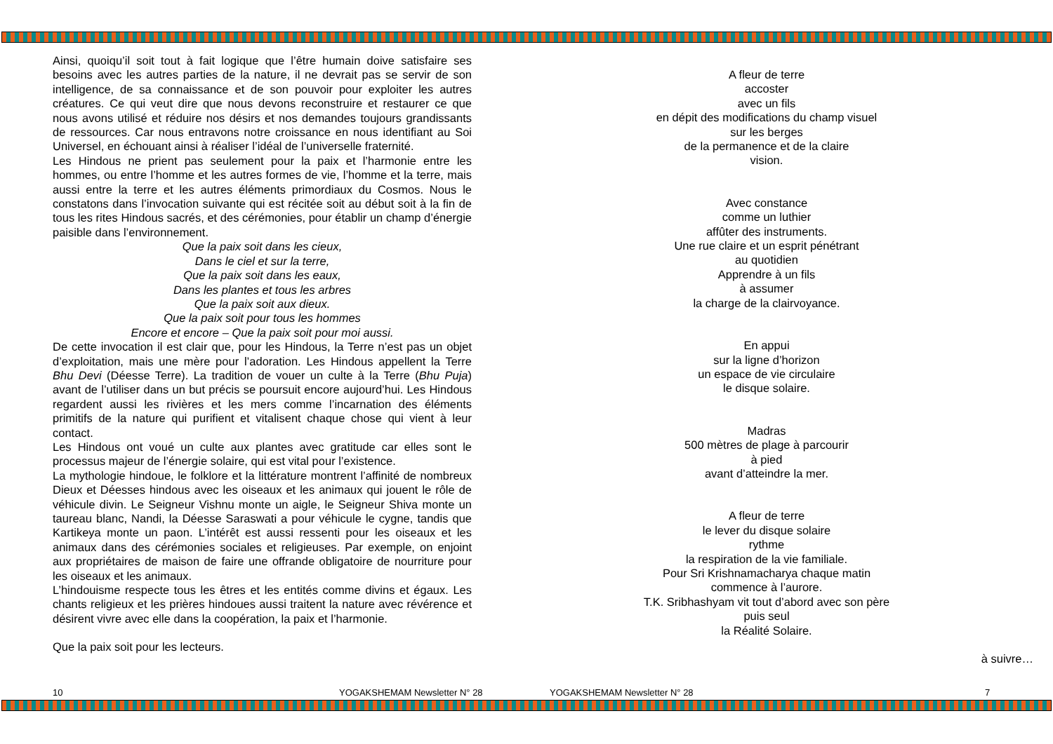Ainsi, quoiqu’il soit tout à fait logique que l’être humain doive satisfaire ses besoins avec les autres parties de la nature, il ne devrait pas se servir de son intelligence, de sa connaissance et de son pouvoir pour exploiter les autres créatures. Ce qui veut dire que nous devons reconstruire et restaurer ce que nous avons utilisé et réduire nos désirs et nos demandes toujours grandissants de ressources. Car nous entravons notre croissance en nous identifiant au Soi Universel, en échouant ainsi à réaliser l’idéal de l’universelle fraternité.
Les Hindous ne prient pas seulement pour la paix et l’harmonie entre les hommes, ou entre l’homme et les autres formes de vie, l’homme et la terre, mais aussi entre la terre et les autres éléments primordiaux du Cosmos. Nous le constatons dans l’invocation suivante qui est récitée soit au début soit à la fin de tous les rites Hindous sacrés, et des cérémonies, pour établir un champ d’énergie paisible dans l’environnement.
Que la paix soit dans les cieux,
Dans le ciel et sur la terre,
Que la paix soit dans les eaux,
Dans les plantes et tous les arbres
Que la paix soit aux dieux.
Que la paix soit pour tous les hommes
Encore et encore – Que la paix soit pour moi aussi.
De cette invocation il est clair que, pour les Hindous, la Terre n’est pas un objet d’exploitation, mais une mère pour l’adoration. Les Hindous appellent la Terre Bhu Devi (Déesse Terre). La tradition de vouer un culte à la Terre (Bhu Puja) avant de l’utiliser dans un but précis se poursuit encore aujourd’hui. Les Hindous regardent aussi les rivières et les mers comme l’incarnation des éléments primitifs de la nature qui purifient et vitalisent chaque chose qui vient à leur contact.
Les Hindous ont voué un culte aux plantes avec gratitude car elles sont le processus majeur de l’énergie solaire, qui est vital pour l’existence.
La mythologie hindoue, le folklore et la littérature montrent l’affinité de nombreux Dieux et Déesses hindous avec les oiseaux et les animaux qui jouent le rôle de véhicule divin. Le Seigneur Vishnu monte un aigle, le Seigneur Shiva monte un taureau blanc, Nandi, la Déesse Saraswati a pour véhicule le cygne, tandis que Kartikeya monte un paon. L’intérêt est aussi ressenti pour les oiseaux et les animaux dans des cérémonies sociales et religieuses. Par exemple, on enjoint aux propriétaires de maison de faire une offrande obligatoire de nourriture pour les oiseaux et les animaux.
L’hindouisme respecte tous les êtres et les entités comme divins et égaux. Les chants religieux et les prières hindoues aussi traitent la nature avec révérence et désirent vivre avec elle dans la coopération, la paix et l’harmonie.
Que la paix soit pour les lecteurs.
A fleur de terre
accoster
avec un fils
en dépit des modifications du champ visuel
sur les berges
de la permanence et de la claire
vision.
Avec constance
comme un luthier
affûter des instruments.
Une rue claire et un esprit pénétrant
au quotidien
Apprendre à un fils
à assumer
la charge de la clairvoyance.
En appui
sur la ligne d’horizon
un espace de vie circulaire
le disque solaire.
Madras
500 mètres de plage à parcourir
à pied
avant d’atteindre la mer.
A fleur de terre
le lever du disque solaire
rythme
la respiration de la vie familiale.
Pour Sri Krishnamacharya chaque matin
commence à l’aurore.
T.K. Sribhashyam vit tout d’abord avec son père
puis seul
la Réalité Solaire.
à suivre…
10 YOGAKSHEMAM Newsletter N° 28 YOGAKSHEMAM Newsletter N° 28 7